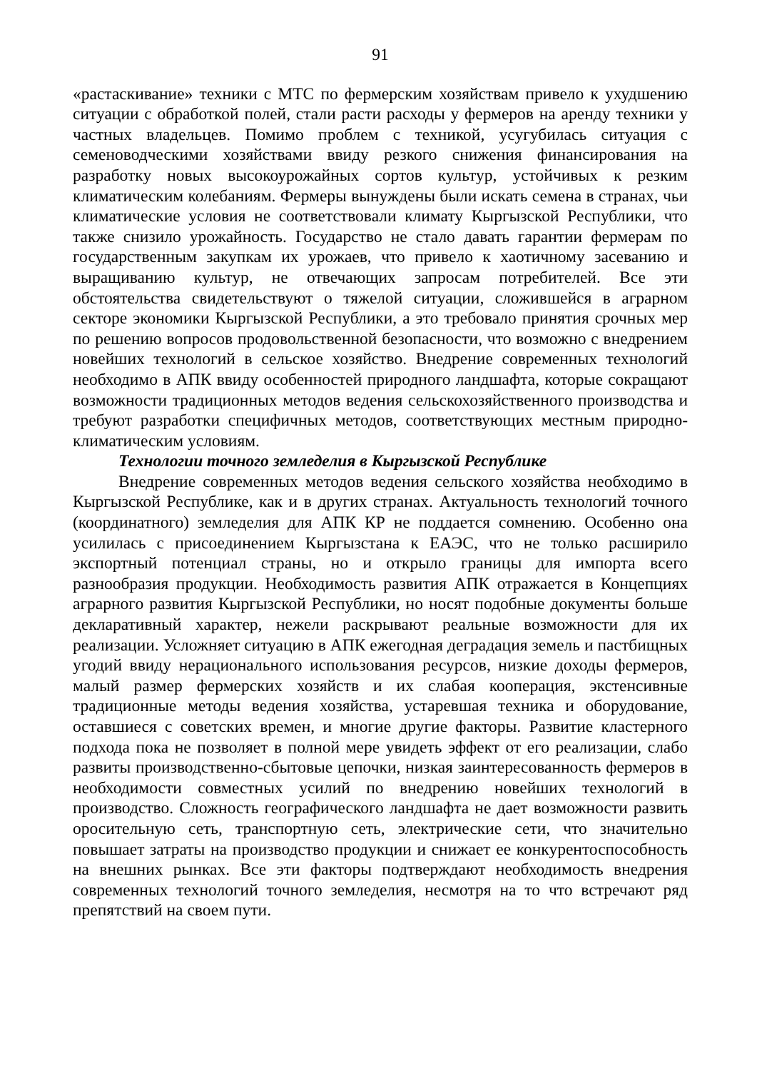91
«растаскивание» техники с МТС по фермерским хозяйствам привело к ухудшению ситуации с обработкой полей, стали расти расходы у фермеров на аренду техники у частных владельцев. Помимо проблем с техникой, усугубилась ситуация с семеноводческими хозяйствами ввиду резкого снижения финансирования на разработку новых высокоурожайных сортов культур, устойчивых к резким климатическим колебаниям. Фермеры вынуждены были искать семена в странах, чьи климатические условия не соответствовали климату Кыргызской Республики, что также снизило урожайность. Государство не стало давать гарантии фермерам по государственным закупкам их урожаев, что привело к хаотичному засеванию и выращиванию культур, не отвечающих запросам потребителей. Все эти обстоятельства свидетельствуют о тяжелой ситуации, сложившейся в аграрном секторе экономики Кыргызской Республики, а это требовало принятия срочных мер по решению вопросов продовольственной безопасности, что возможно с внедрением новейших технологий в сельское хозяйство. Внедрение современных технологий необходимо в АПК ввиду особенностей природного ландшафта, которые сокращают возможности традиционных методов ведения сельскохозяйственного производства и требуют разработки специфичных методов, соответствующих местным природно-климатическим условиям.
Технологии точного земледелия в Кыргызской Республике
Внедрение современных методов ведения сельского хозяйства необходимо в Кыргызской Республике, как и в других странах. Актуальность технологий точного (координатного) земледелия для АПК КР не поддается сомнению. Особенно она усилилась с присоединением Кыргызстана к ЕАЭС, что не только расширило экспортный потенциал страны, но и открыло границы для импорта всего разнообразия продукции. Необходимость развития АПК отражается в Концепциях аграрного развития Кыргызской Республики, но носят подобные документы больше декларативный характер, нежели раскрывают реальные возможности для их реализации. Усложняет ситуацию в АПК ежегодная деградация земель и пастбищных угодий ввиду нерационального использования ресурсов, низкие доходы фермеров, малый размер фермерских хозяйств и их слабая кооперация, экстенсивные традиционные методы ведения хозяйства, устаревшая техника и оборудование, оставшиеся с советских времен, и многие другие факторы. Развитие кластерного подхода пока не позволяет в полной мере увидеть эффект от его реализации, слабо развиты производственно-сбытовые цепочки, низкая заинтересованность фермеров в необходимости совместных усилий по внедрению новейших технологий в производство. Сложность географического ландшафта не дает возможности развить оросительную сеть, транспортную сеть, электрические сети, что значительно повышает затраты на производство продукции и снижает ее конкурентоспособность на внешних рынках. Все эти факторы подтверждают необходимость внедрения современных технологий точного земледелия, несмотря на то что встречают ряд препятствий на своем пути.